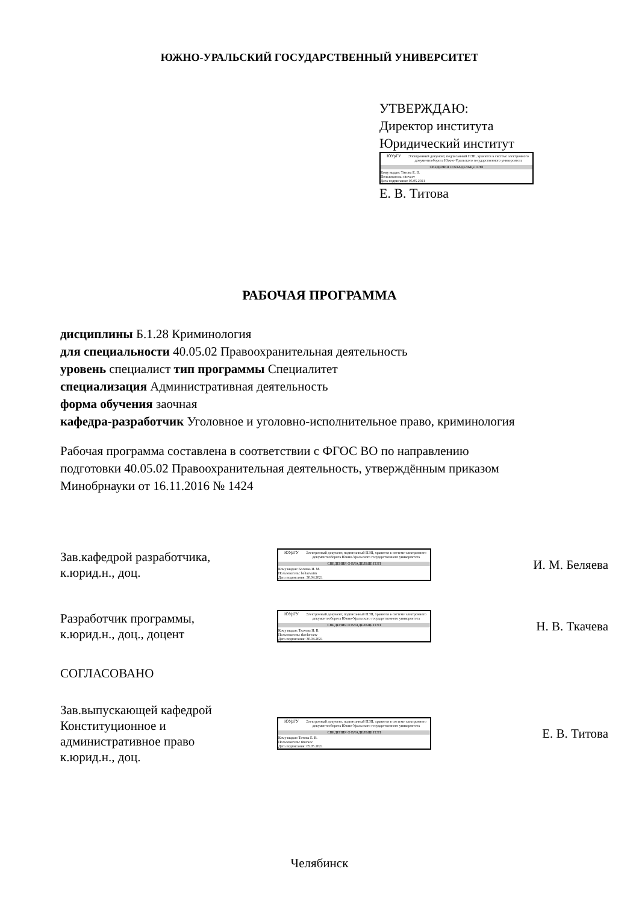ЮЖНО-УРАЛЬСКИЙ ГОСУДАРСТВЕННЫЙ УНИВЕРСИТЕТ
УТВЕРЖДАЮ:
Директор института
Юридический институт
ЮУрГУ
Электронный документ, подписанный ПЭП, хранится в системе электронного документооборота Южно-Уральского государственного университета
СВЕДЕНИЯ О ВЛАДЕЛЬЦЕ ПЭП
Кому выдан: Титова Е. В.
Пользователь: titovaev
Дата подписания: 05.05.2021
Е. В. Титова
РАБОЧАЯ ПРОГРАММА
дисциплины Б.1.28 Криминология
для специальности 40.05.02 Правоохранительная деятельность
уровень специалист тип программы Специалитет
специализация Административная деятельность
форма обучения заочная
кафедра-разработчик Уголовное и уголовно-исполнительное право, криминология
Рабочая программа составлена в соответствии с ФГОС ВО по направлению
подготовки 40.05.02 Правоохранительная деятельность, утверждённым приказом
Минобрнауки от 16.11.2016 № 1424
Зав.кафедрой разработчика,
к.юрид.н., доц.
ЮУрГУ
Электронный документ, подписанный ПЭП, хранится в системе электронного документооборота Южно-Уральского государственного университета
СВЕДЕНИЯ О ВЛАДЕЛЬЦЕ ПЭП
Кому выдан: Беляева И. М.
Пользователь: beliaevaim
Дата подписания: 30.04.2021
И. М. Беляева
Разработчик программы,
к.юрид.н., доц., доцент
ЮУрГУ
Электронный документ, подписанный ПЭП, хранится в системе электронного документооборота Южно-Уральского государственного университета
СВЕДЕНИЯ О ВЛАДЕЛЬЦЕ ПЭП
Кому выдан: Ткачева Н. В.
Пользователь: tkachevanv
Дата подписания: 30.04.2021
Н. В. Ткачева
СОГЛАСОВАНО
Зав.выпускающей кафедрой
Конституционное и
административное право
к.юрид.н., доц.
ЮУрГУ
Электронный документ, подписанный ПЭП, хранится в системе электронного документооборота Южно-Уральского государственного университета
СВЕДЕНИЯ О ВЛАДЕЛЬЦЕ ПЭП
Кому выдан: Титова Е. В.
Пользователь: titovaev
Дата подписания: 05.05.2021
Е. В. Титова
Челябинск